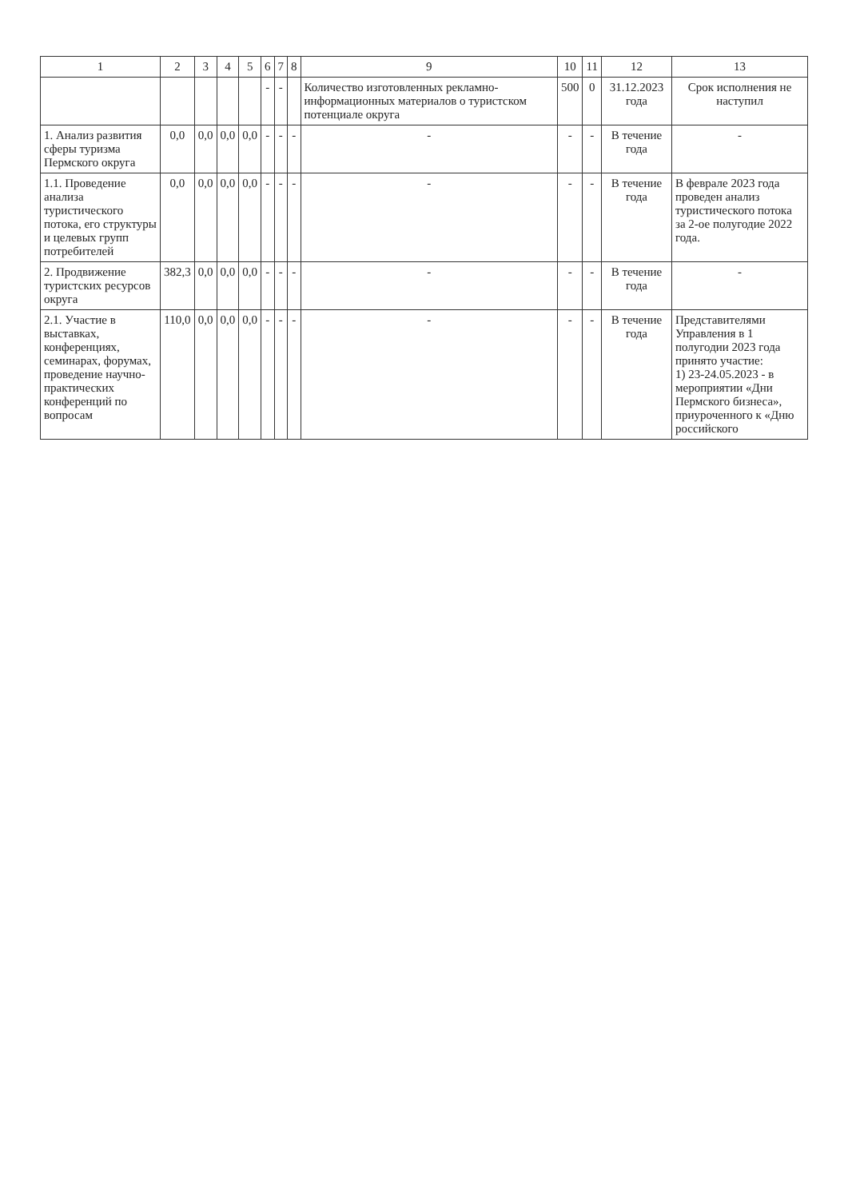| 1 | 2 | 3 | 4 | 5 | 6 | 7 | 8 | 9 | 10 | 11 | 12 | 13 |
| --- | --- | --- | --- | --- | --- | --- | --- | --- | --- | --- | --- | --- |
| | | | | | - | - | | Количество изготовленных рекламно-информационных материалов о туристском потенциале округа | 500 | 0 | 31.12.2023 года | Срок исполнения не наступил |
| 1. Анализ развития сферы туризма Пермского округа | 0,0 | 0,0 | 0,0 | 0,0 | - | - | - | - | - | - | В течение года | - |
| 1.1. Проведение анализа туристического потока, его структуры и целевых групп потребителей | 0,0 | 0,0 | 0,0 | 0,0 | - | - | - | - | - | - | В течение года | В феврале 2023 года проведен анализ туристического потока за 2-ое полугодие 2022 года. |
| 2. Продвижение туристских ресурсов округа | 382,3 | 0,0 | 0,0 | 0,0 | - | - | - | - | - | - | В течение года | - |
| 2.1. Участие в выставках, конференциях, семинарах, форумах, проведение научно-практических конференций по вопросам | 110,0 | 0,0 | 0,0 | 0,0 | - | - | - | - | - | - | В течение года | Представителями Управления в 1 полугодии 2023 года принято участие: 1) 23-24.05.2023 - в мероприятии «Дни Пермского бизнеса», приуроченного к «Дню российского |